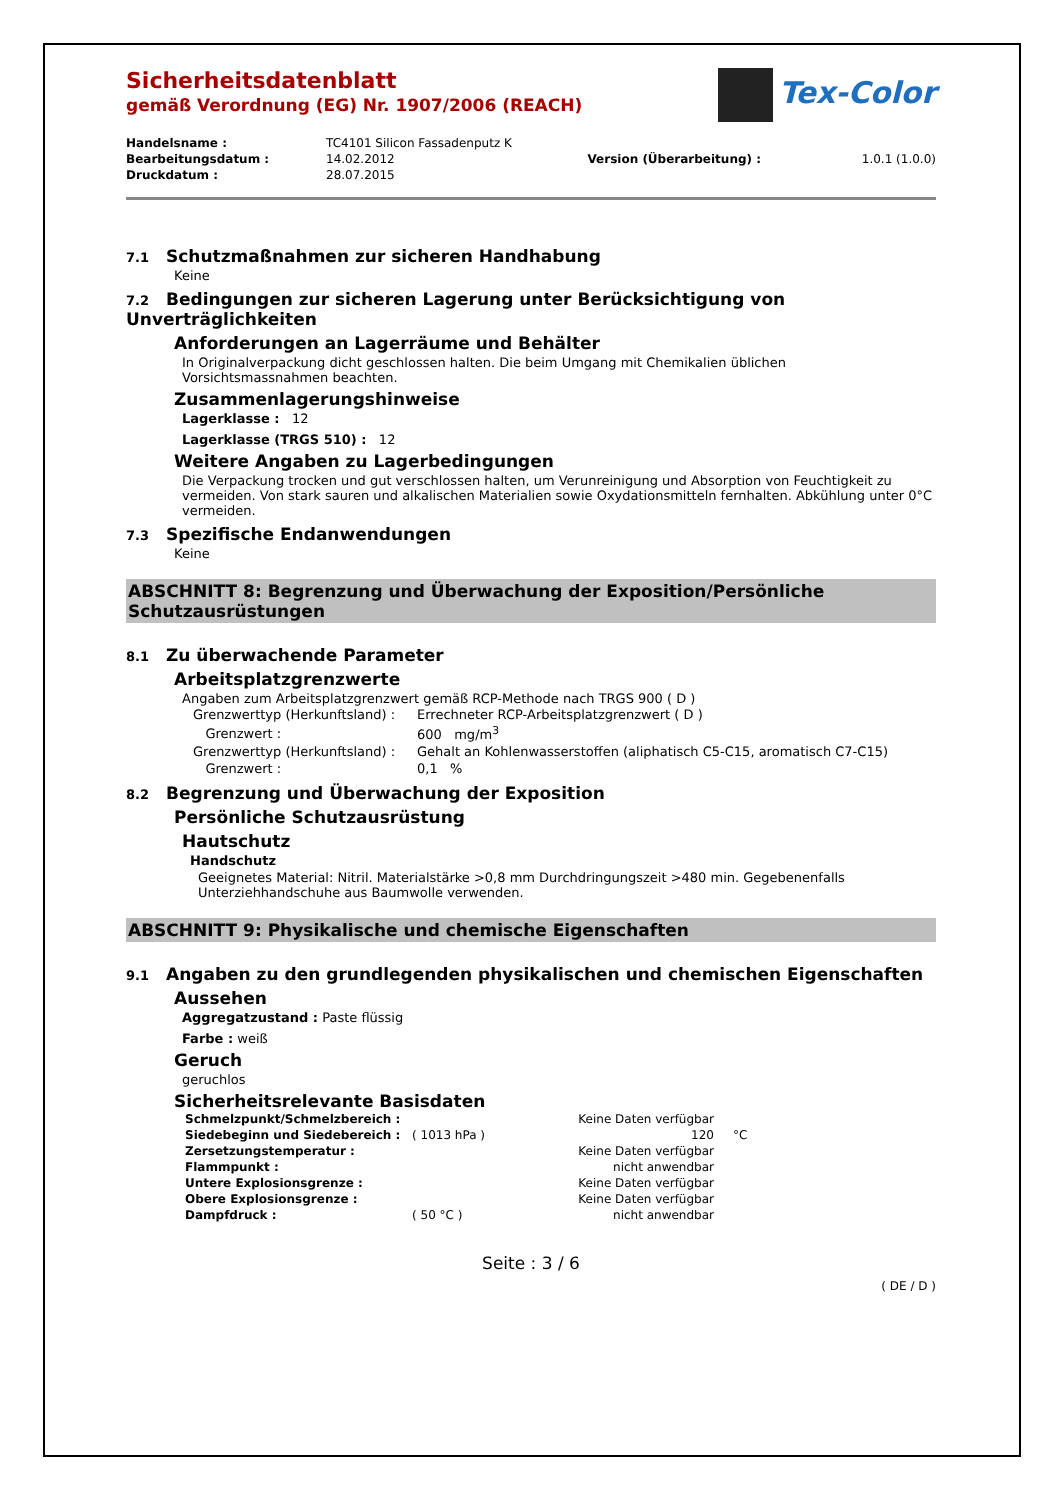Tex-Color
Sicherheitsdatenblatt
gemäß Verordnung (EG) Nr. 1907/2006 (REACH)
| Handelsname : | TC4101 Silicon Fassadenputz K | | |
| Bearbeitungsdatum : | 14.02.2012 | Version (Überarbeitung) : | 1.0.1 (1.0.0) |
| Druckdatum : | 28.07.2015 | | |
7.1 Schutzmaßnahmen zur sicheren Handhabung
Keine
7.2 Bedingungen zur sicheren Lagerung unter Berücksichtigung von Unverträglichkeiten
Anforderungen an Lagerräume und Behälter
In Originalverpackung dicht geschlossen halten. Die beim Umgang mit Chemikalien üblichen Vorsichtsmassnahmen beachten.
Zusammenlagerungshinweise
Lagerklasse : 12
Lagerklasse (TRGS 510) : 12
Weitere Angaben zu Lagerbedingungen
Die Verpackung trocken und gut verschlossen halten, um Verunreinigung und Absorption von Feuchtigkeit zu vermeiden. Von stark sauren und alkalischen Materialien sowie Oxydationsmitteln fernhalten. Abkühlung unter 0°C vermeiden.
7.3 Spezifische Endanwendungen
Keine
ABSCHNITT 8: Begrenzung und Überwachung der Exposition/Persönliche Schutzausrüstungen
8.1 Zu überwachende Parameter
Arbeitsplatzgrenzwerte
Angaben zum Arbeitsplatzgrenzwert gemäß RCP-Methode nach TRGS 900 ( D )
| Grenzwerttyp (Herkunftsland) : | Errechneter RCP-Arbeitsplatzgrenzwert ( D ) |
| Grenzwert : | 600 mg/m<sup>3</sup> |
| Grenzwerttyp (Herkunftsland) : | Gehalt an Kohlenwasserstoffen (aliphatisch C5-C15, aromatisch C7-C15) |
| Grenzwert : | 0,1 % |
8.2 Begrenzung und Überwachung der Exposition
Persönliche Schutzausrüstung
Hautschutz
Handschutz
Geeignetes Material: Nitril. Materialstärke >0,8 mm Durchdringungszeit >480 min. Gegebenenfalls Unterziehhandschuhe aus Baumwolle verwenden.
ABSCHNITT 9: Physikalische und chemische Eigenschaften
9.1 Angaben zu den grundlegenden physikalischen und chemischen Eigenschaften
Aussehen
Aggregatzustand : Paste flüssig
Farbe : weiß
Geruch
geruchlos
Sicherheitsrelevante Basisdaten
| Schmelzpunkt/Schmelzbereich : | | Keine Daten verfügbar | |
| Siedebeginn und Siedebereich : | ( 1013 hPa ) | 120 | °C |
| Zersetzungstemperatur : | | Keine Daten verfügbar | |
| Flammpunkt : | | nicht anwendbar | |
| Untere Explosionsgrenze : | | Keine Daten verfügbar | |
| Obere Explosionsgrenze : | | Keine Daten verfügbar | |
| Dampfdruck : | ( 50 °C ) | nicht anwendbar | |
Seite : 3 / 6
( DE / D )